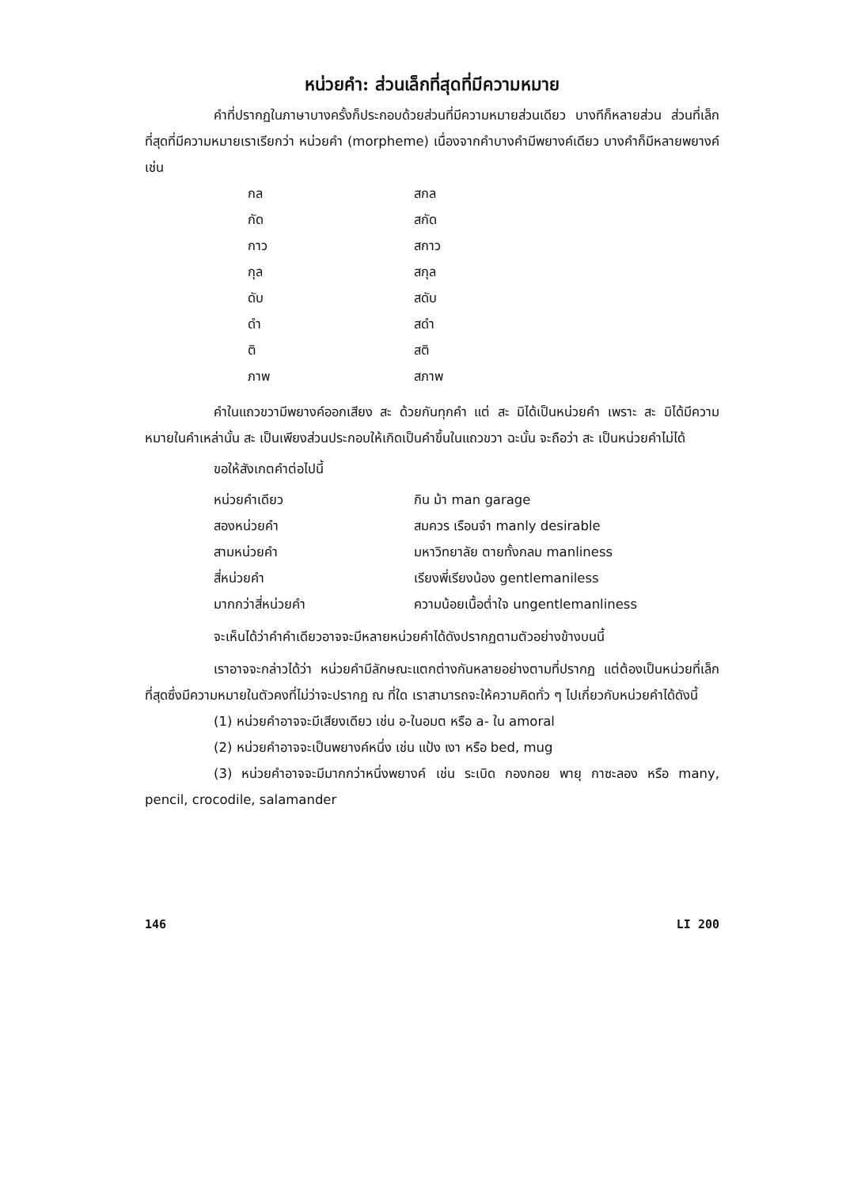หน่วยคำ: ส่วนเล็กที่สุดที่มีความหมาย
คำที่ปรากฏในภาษาบางครั้งก็ประกอบด้วยส่วนที่มีความหมายส่วนเดียว บางทีก็หลายส่วน ส่วนที่เล็กที่สุดที่มีความหมายเราเรียกว่า หน่วยคำ (morpheme) เนื่องจากคำบางคำมีพยางค์เดียว บางคำก็มีหลายพยางค์ เช่น
| กล | สกล |
| กัด | สกัด |
| กาว | สกาว |
| กุล | สกุล |
| ดับ | สดับ |
| ดำ | สดำ |
| ติ | สติ |
| ภาพ | สภาพ |
คำในแถวขวามีพยางค์ออกเสียง สะ ด้วยกันทุกคำ แต่ สะ มิได้เป็นหน่วยคำ เพราะ สะ มิได้มีความหมายในคำเหล่านั้น สะ เป็นเพียงส่วนประกอบให้เกิดเป็นคำขึ้นในแถวขวา ฉะนั้น จะถือว่า สะ เป็นหน่วยคำไม่ได้
ขอให้สังเกตคำต่อไปนี้
| หน่วยคำเดียว | กิน ม้า man garage |
| สองหน่วยคำ | สมควร เรือนจำ manly desirable |
| สามหน่วยคำ | มหาวิทยาลัย ตายทั้งกลม manliness |
| สี่หน่วยคำ | เรียงพี่เรียงน้อง gentlemaniless |
| มากกว่าสี่หน่วยคำ | ความน้อยเนื้อต่ำใจ ungentlemanliness |
จะเห็นได้ว่าคำคำเดียวอาจจะมีหลายหน่วยคำได้ดังปรากฏตามตัวอย่างข้างบนนี้
เราอาจจะกล่าวได้ว่า หน่วยคำมีลักษณะแตกต่างกันหลายอย่างตามที่ปรากฏ แต่ต้องเป็นหน่วยที่เล็กที่สุดซึ่งมีความหมายในตัวคงที่ไม่ว่าจะปรากฏ ณ ที่ใด เราสามารถจะให้ความคิดทั่ว ๆ ไปเกี่ยวกับหน่วยคำได้ดังนี้
(1) หน่วยคำอาจจะมีเสียงเดียว เช่น อ-ในอมต หรือ a- ใน amoral
(2) หน่วยคำอาจจะเป็นพยางค์หนึ่ง เช่น แป้ง เงา หรือ bed, mug
(3) หน่วยคำอาจจะมีมากกว่าหนึ่งพยางค์ เช่น ระเบิด กองกอย พายุ กาซะลอง หรือ many, pencil, crocodile, salamander
146 LI 200